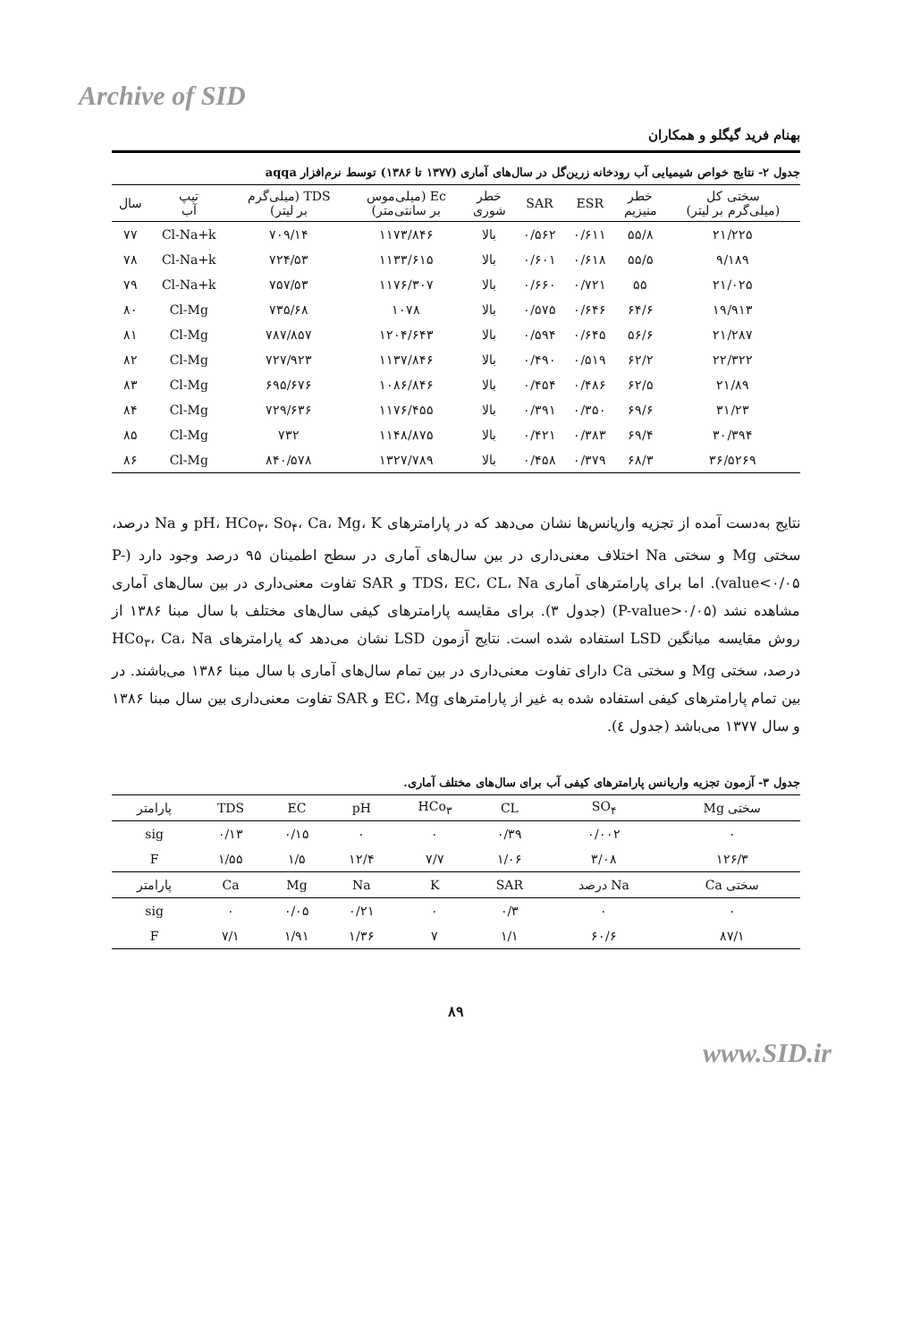Archive of SID
بهنام فرید گیگلو و همکاران
جدول ۲- نتایج خواص شیمیایی آب رودخانه زرین‌گل در سال‌های آماری (۱۳۷۷ تا ۱۳۸۶) توسط نرم‌افزار aqqa
| سختی کل (میلی‌گرم بر لیتر) | خطر منیزیم | ESR | SAR | خطر شوری | Ec (میلی‌موس بر سانتی‌متر) | TDS (میلی‌گرم بر لیتر) | تیپ آب | سال |
| --- | --- | --- | --- | --- | --- | --- | --- | --- |
| ۲۱/۲۲۵ | ۵۵/۸ | ۰/۶۱۱ | ۰/۵۶۲ | بالا | ۱۱۷۳/۸۴۶ | ۷۰۹/۱۴ | Cl-Na+k | ۷۷ |
| ۹/۱۸۹ | ۵۵/۵ | ۰/۶۱۸ | ۰/۶۰۱ | بالا | ۱۱۳۳/۶۱۵ | ۷۲۴/۵۳ | Cl-Na+k | ۷۸ |
| ۲۱/۰۲۵ | ۵۵ | ۰/۷۲۱ | ۰/۶۶۰ | بالا | ۱۱۷۶/۳۰۷ | ۷۵۷/۵۳ | Cl-Na+k | ۷۹ |
| ۱۹/۹۱۳ | ۶۴/۶ | ۰/۶۴۶ | ۰/۵۷۵ | بالا | ۱۰۷۸ | ۷۳۵/۶۸ | Cl-Mg | ۸۰ |
| ۲۱/۲۸۷ | ۵۶/۶ | ۰/۶۴۵ | ۰/۵۹۴ | بالا | ۱۲۰۴/۶۴۳ | ۷۸۷/۸۵۷ | Cl-Mg | ۸۱ |
| ۲۲/۳۲۲ | ۶۲/۲ | ۰/۵۱۹ | ۰/۴۹۰ | بالا | ۱۱۳۷/۸۴۶ | ۷۲۷/۹۲۳ | Cl-Mg | ۸۲ |
| ۲۱/۸۹ | ۶۲/۵ | ۰/۴۸۶ | ۰/۴۵۴ | بالا | ۱۰۸۶/۸۴۶ | ۶۹۵/۶۷۶ | Cl-Mg | ۸۳ |
| ۳۱/۲۳ | ۶۹/۶ | ۰/۳۵۰ | ۰/۳۹۱ | بالا | ۱۱۷۶/۴۵۵ | ۷۲۹/۶۳۶ | Cl-Mg | ۸۴ |
| ۳۰/۳۹۴ | ۶۹/۴ | ۰/۳۸۳ | ۰/۴۲۱ | بالا | ۱۱۴۸/۸۷۵ | ۷۳۲ | Cl-Mg | ۸۵ |
| ۳۶/۵۲۶۹ | ۶۸/۳ | ۰/۳۷۹ | ۰/۴۵۸ | بالا | ۱۳۲۷/۷۸۹ | ۸۴۰/۵۷۸ | Cl-Mg | ۸۶ |
نتایج به‌دست آمده از تجزیه واریانس‌ها نشان می‌دهد که در پارامترهای pH، HCo<sub>۳</sub>، So<sub>۴</sub>، Ca، Mg، K و Na درصد، سختی Mg و سختی Na اختلاف معنی‌داری در بین سال‌های آماری در سطح اطمینان ۹۵ درصد وجود دارد (P-value<۰/۰۵). اما برای پارامترهای آماری TDS، EC، CL، Na و SAR تفاوت معنی‌داری در بین سال‌های آماری مشاهده نشد (P-value>۰/۰۵) (جدول ۳). برای مقایسه پارامترهای کیفی سال‌های مختلف با سال مبنا ۱۳۸۶ از روش مقایسه میانگین LSD استفاده شده است. نتایج آزمون LSD نشان می‌دهد که پارامترهای HCo<sub>۳</sub>، Ca، Na درصد، سختی Mg و سختی Ca دارای تفاوت معنی‌داری در بین تمام سال‌های آماری با سال مبنا ۱۳۸۶ می‌باشند. در بین تمام پارامترهای کیفی استفاده شده به غیر از پارامترهای EC، Mg و SAR تفاوت معنی‌داری بین سال مبنا ۱۳۸۶ و سال ۱۳۷۷ می‌باشد (جدول ٤).
جدول ۳- آزمون تجزیه واریانس پارامترهای کیفی آب برای سال‌های مختلف آماری.
| سختی Mg | SO<sub>۴</sub> | CL | HCo<sub>۳</sub> | pH | EC | TDS | پارامتر |
| --- | --- | --- | --- | --- | --- | --- | --- |
| ۰ | ۰/۰۰۲ | ۰/۳۹ | ۰ | ۰ | ۰/۱۵ | ۰/۱۳ | sig |
| ۱۲۶/۳ | ۳/۰۸ | ۱/۰۶ | ۷/۷ | ۱۲/۴ | ۱/۵ | ۱/۵۵ | F |
| سختی Ca | Na درصد | SAR | K | Na | Mg | Ca | پارامتر |
| ۰ | ۰ | ۰/۳ | ۰ | ۰/۲۱ | ۰/۰۵ | ۰ | sig |
| ۸۷/۱ | ۶۰/۶ | ۱/۱ | ۷ | ۱/۳۶ | ۱/۹۱ | ۷/۱ | F |
۸۹
www.SID.ir